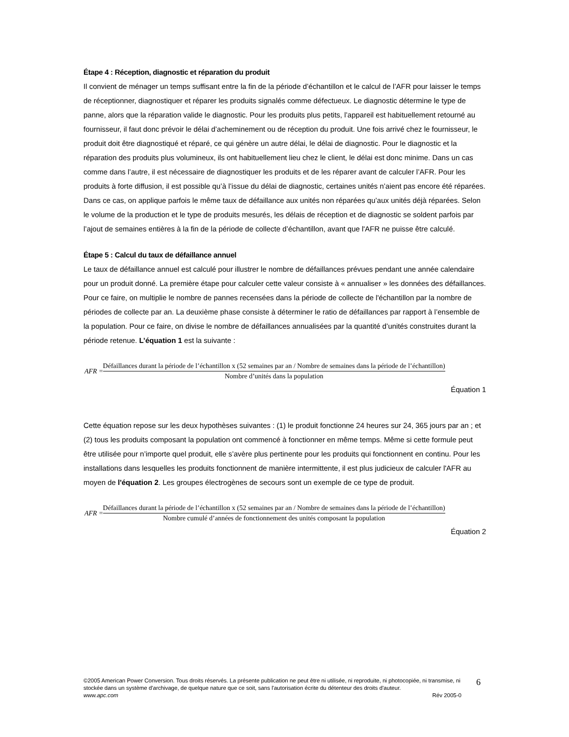Étape 4 : Réception, diagnostic et réparation du produit
Il convient de ménager un temps suffisant entre la fin de la période d’échantillon et le calcul de l’AFR pour laisser le temps de réceptionner, diagnostiquer et réparer les produits signalés comme défectueux. Le diagnostic détermine le type de panne, alors que la réparation valide le diagnostic. Pour les produits plus petits, l’appareil est habituellement retourné au fournisseur, il faut donc prévoir le délai d’acheminement ou de réception du produit. Une fois arrivé chez le fournisseur, le produit doit être diagnostiqué et réparé, ce qui génère un autre délai, le délai de diagnostic. Pour le diagnostic et la réparation des produits plus volumineux, ils ont habituellement lieu chez le client, le délai est donc minime. Dans un cas comme dans l’autre, il est nécessaire de diagnostiquer les produits et de les réparer avant de calculer l’AFR. Pour les produits à forte diffusion, il est possible qu’à l’issue du délai de diagnostic, certaines unités n’aient pas encore été réparées. Dans ce cas, on applique parfois le même taux de défaillance aux unités non réparées qu’aux unités déjà réparées. Selon le volume de la production et le type de produits mesurés, les délais de réception et de diagnostic se soldent parfois par l’ajout de semaines entières à la fin de la période de collecte d’échantillon, avant que l'AFR ne puisse être calculé.
Étape 5 : Calcul du taux de défaillance annuel
Le taux de défaillance annuel est calculé pour illustrer le nombre de défaillances prévues pendant une année calendaire pour un produit donné. La première étape pour calculer cette valeur consiste à « annualiser » les données des défaillances. Pour ce faire, on multiplie le nombre de pannes recensées dans la période de collecte de l'échantillon par la nombre de périodes de collecte par an. La deuxième phase consiste à déterminer le ratio de défaillances par rapport à l’ensemble de la population. Pour ce faire, on divise le nombre de défaillances annualisées par la quantité d’unités construites durant la période retenue. L’équation 1 est la suivante :
AFR =
Défaillances durant la période de l’échantillon x (52 semaines par an / Nombre de semaines dans la période de l’échantillon)
Nombre d’unités dans la population
Équation 1
Cette équation repose sur les deux hypothèses suivantes : (1) le produit fonctionne 24 heures sur 24, 365 jours par an ; et (2) tous les produits composant la population ont commencé à fonctionner en même temps. Même si cette formule peut être utilisée pour n’importe quel produit, elle s’avère plus pertinente pour les produits qui fonctionnent en continu. Pour les installations dans lesquelles les produits fonctionnent de manière intermittente, il est plus judicieux de calculer l'AFR au moyen de l'équation 2. Les groupes électrogènes de secours sont un exemple de ce type de produit.
AFR =
Défaillances durant la période de l’échantillon x (52 semaines par an / Nombre de semaines dans la période de l’échantillon)
Nombre cumulé d’années de fonctionnement des unités composant la population
Équation 2
©2005 American Power Conversion. Tous droits réservés. La présente publication ne peut être ni utilisée, ni reproduite, ni photocopiée, ni transmise, ni stockée dans un système d'archivage, de quelque nature que ce soit, sans l'autorisation écrite du détenteur des droits d'auteur.
www.apc.com Rév 2005-0
6